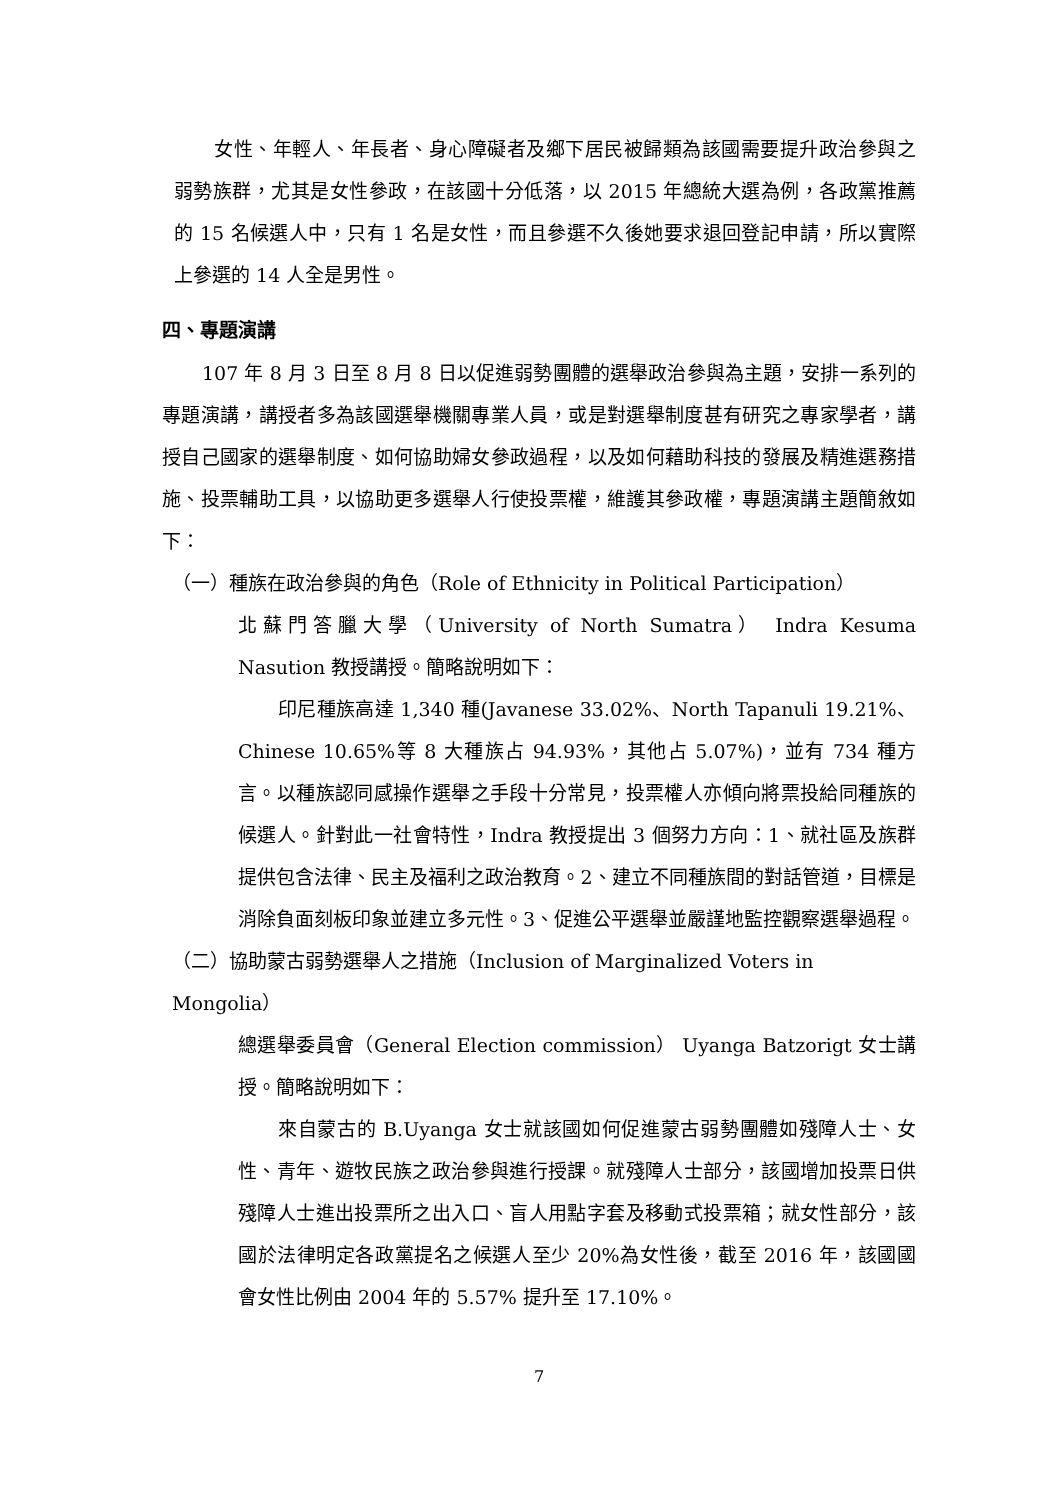女性、年輕人、年長者、身心障礙者及鄉下居民被歸類為該國需要提升政治參與之弱勢族群，尤其是女性參政，在該國十分低落，以 2015 年總統大選為例，各政黨推薦的 15 名候選人中，只有 1 名是女性，而且參選不久後她要求退回登記申請，所以實際上參選的 14 人全是男性。
四、專題演講
107 年 8 月 3 日至 8 月 8 日以促進弱勢團體的選舉政治參與為主題，安排一系列的專題演講，講授者多為該國選舉機關專業人員，或是對選舉制度甚有研究之專家學者，講授自己國家的選舉制度、如何協助婦女參政過程，以及如何藉助科技的發展及精進選務措施、投票輔助工具，以協助更多選舉人行使投票權，維護其參政權，專題演講主題簡敘如下：
（一）種族在政治參與的角色（Role of Ethnicity in Political Participation）
北蘇門答臘大學（University of North Sumatra） Indra Kesuma Nasution 教授講授。簡略說明如下：
印尼種族高達 1,340 種(Javanese 33.02%、North Tapanuli 19.21%、Chinese 10.65%等 8 大種族占 94.93%，其他占 5.07%)，並有 734 種方言。以種族認同感操作選舉之手段十分常見，投票權人亦傾向將票投給同種族的候選人。針對此一社會特性，Indra 教授提出 3 個努力方向：1、就社區及族群提供包含法律、民主及福利之政治教育。2、建立不同種族間的對話管道，目標是消除負面刻板印象並建立多元性。3、促進公平選舉並嚴謹地監控觀察選舉過程。
（二）協助蒙古弱勢選舉人之措施（Inclusion of Marginalized Voters in Mongolia）
總選舉委員會（General Election commission） Uyanga Batzorigt 女士講授。簡略說明如下：
來自蒙古的 B.Uyanga 女士就該國如何促進蒙古弱勢團體如殘障人士、女性、青年、遊牧民族之政治參與進行授課。就殘障人士部分，該國增加投票日供殘障人士進出投票所之出入口、盲人用點字套及移動式投票箱；就女性部分，該國於法律明定各政黨提名之候選人至少 20%為女性後，截至 2016 年，該國國會女性比例由 2004 年的 5.57% 提升至 17.10%。
7